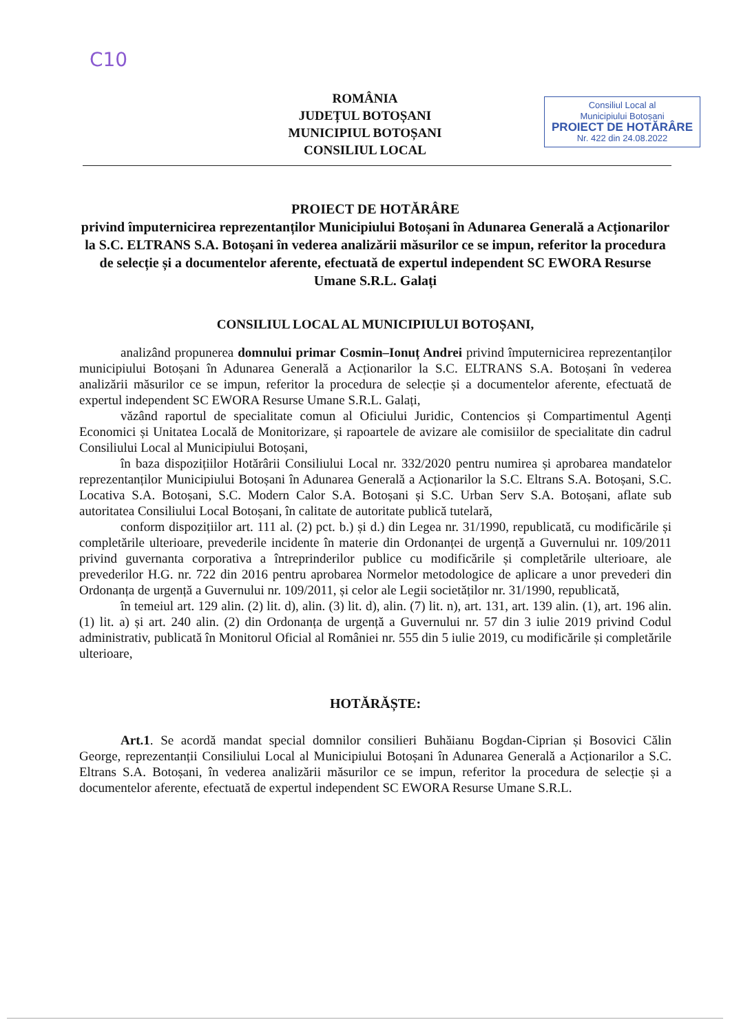C10
ROMÂNIA
JUDEȚUL BOTOȘANI
MUNICIPIUL BOTOȘANI
CONSILIUL LOCAL
Consiliul Local al
Municipiului Botoșani
PROIECT DE HOTĂRÂRE
Nr. 422 din 24.08.2022
PROIECT DE HOTĂRÂRE
privind împuternicirea reprezentanților Municipiului Botoșani în Adunarea Generală a Acționarilor la S.C. ELTRANS S.A. Botoșani în vederea analizării măsurilor ce se impun, referitor la procedura de selecție și a documentelor aferente, efectuată de expertul independent SC EWORA Resurse Umane S.R.L. Galați
CONSILIUL LOCAL AL MUNICIPIULUI BOTOȘANI,
analizând propunerea domnului primar Cosmin–Ionuț Andrei privind împuternicirea reprezentanților municipiului Botoșani în Adunarea Generală a Acționarilor la S.C. ELTRANS S.A. Botoșani în vederea analizării măsurilor ce se impun, referitor la procedura de selecție și a documentelor aferente, efectuată de expertul independent SC EWORA Resurse Umane S.R.L. Galați,
văzând raportul de specialitate comun al Oficiului Juridic, Contencios și Compartimentul Agenți Economici și Unitatea Locală de Monitorizare, și rapoartele de avizare ale comisiilor de specialitate din cadrul Consiliului Local al Municipiului Botoșani,
în baza dispozițiilor Hotărârii Consiliului Local nr. 332/2020 pentru numirea și aprobarea mandatelor reprezentanților Municipiului Botoșani în Adunarea Generală a Acționarilor la S.C. Eltrans S.A. Botoșani, S.C. Locativa S.A. Botoșani, S.C. Modern Calor S.A. Botoșani și S.C. Urban Serv S.A. Botoșani, aflate sub autoritatea Consiliului Local Botoșani, în calitate de autoritate publică tutelară,
conform dispozițiilor art. 111 al. (2) pct. b.) și d.) din Legea nr. 31/1990, republicată, cu modificările și completările ulterioare, prevederile incidente în materie din Ordonanței de urgență a Guvernului nr. 109/2011 privind guvernanta corporativa a întreprinderilor publice cu modificările și completările ulterioare, ale prevederilor H.G. nr. 722 din 2016 pentru aprobarea Normelor metodologice de aplicare a unor prevederi din Ordonanța de urgență a Guvernului nr. 109/2011, și celor ale Legii societăților nr. 31/1990, republicată,
în temeiul art. 129 alin. (2) lit. d), alin. (3) lit. d), alin. (7) lit. n), art. 131, art. 139 alin. (1), art. 196 alin. (1) lit. a) și art. 240 alin. (2) din Ordonanța de urgență a Guvernului nr. 57 din 3 iulie 2019 privind Codul administrativ, publicată în Monitorul Oficial al României nr. 555 din 5 iulie 2019, cu modificările și completările ulterioare,
HOTĂRĂȘTE:
Art.1. Se acordă mandat special domnilor consilieri Buhăianu Bogdan-Ciprian și Bosovici Călin George, reprezentanții Consiliului Local al Municipiului Botoșani în Adunarea Generală a Acționarilor a S.C. Eltrans S.A. Botoșani, în vederea analizării măsurilor ce se impun, referitor la procedura de selecție și a documentelor aferente, efectuată de expertul independent SC EWORA Resurse Umane S.R.L.